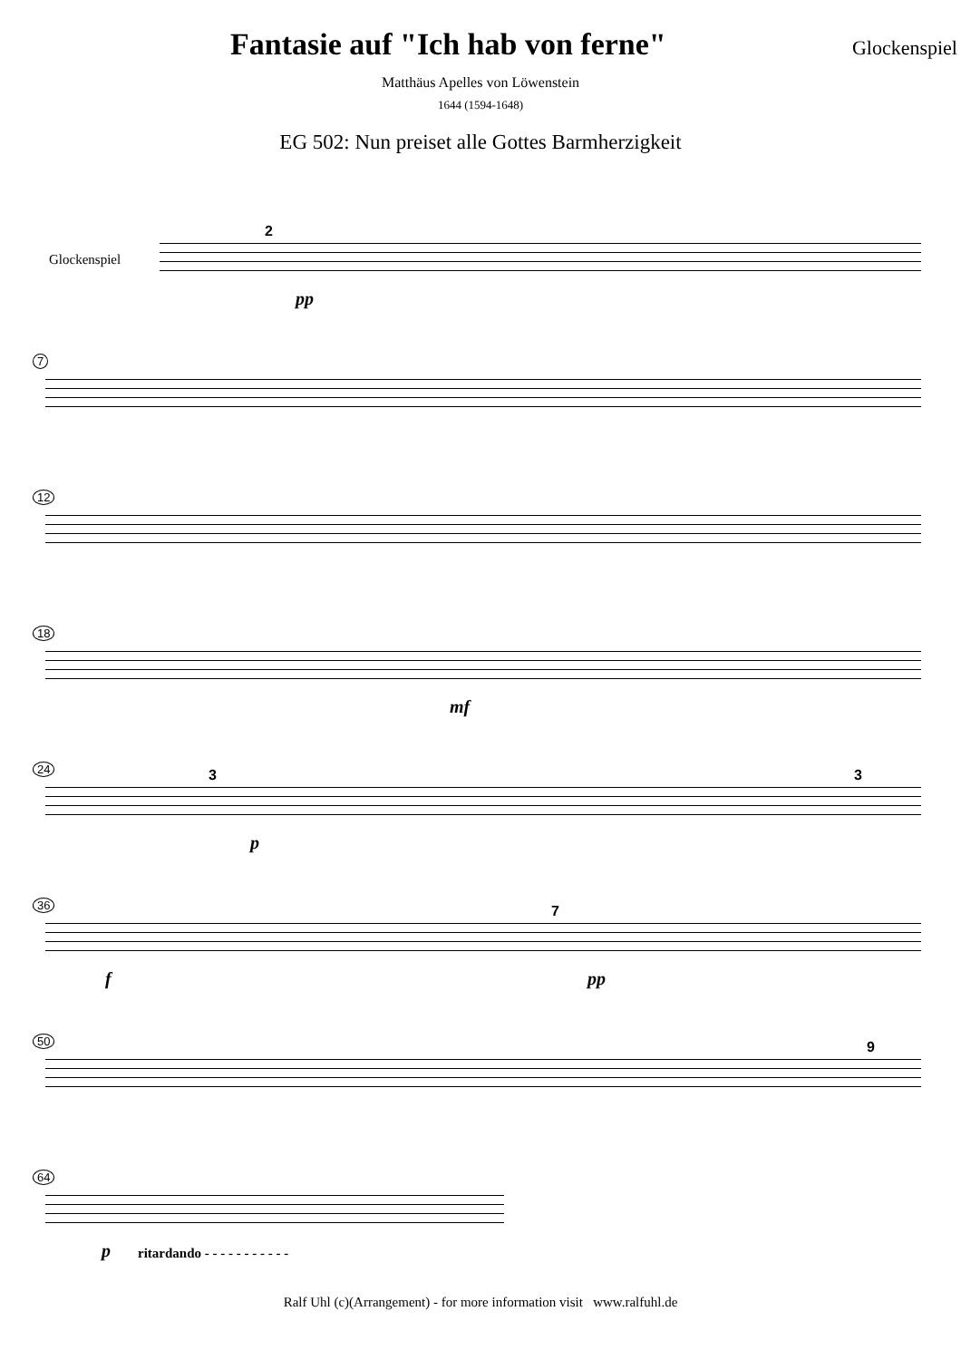Fantasie auf "Ich hab von ferne"
Glockenspiel
Matthäus Apelles von Löwenstein
1644 (1594-1648)
EG 502: Nun preiset alle Gottes Barmherzigkeit
Glockenspiel
2
pp
7
12
18
mf
24 3 3
p
36 7
f pp
50 9
64
p ritardando - - - - - - - - - - -
Ralf Uhl (c)(Arrangement) - for more information visit www.ralfuhl.de